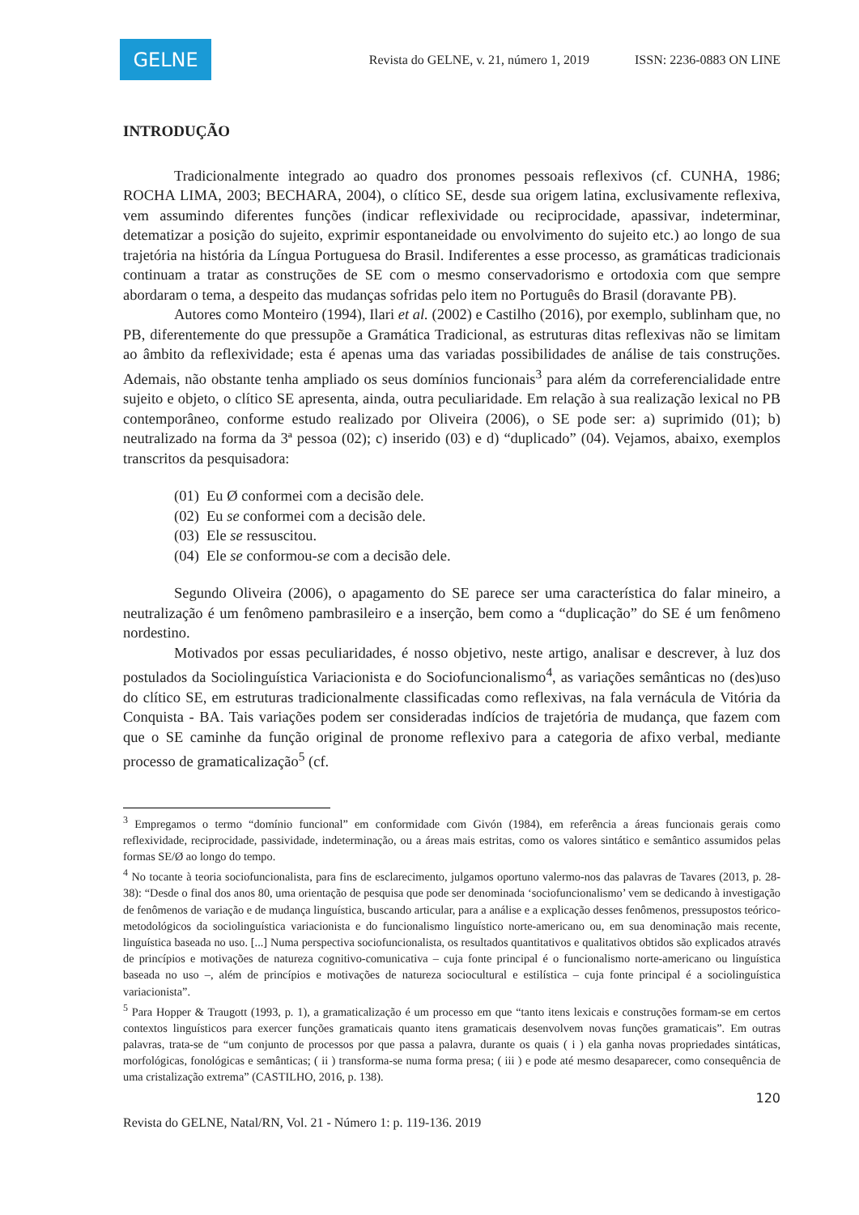GELNE
Revista do GELNE, v. 21, número 1, 2019 ISSN: 2236-0883 ON LINE
INTRODUÇÃO
Tradicionalmente integrado ao quadro dos pronomes pessoais reflexivos (cf. CUNHA, 1986; ROCHA LIMA, 2003; BECHARA, 2004), o clítico SE, desde sua origem latina, exclusivamente reflexiva, vem assumindo diferentes funções (indicar reflexividade ou reciprocidade, apassivar, indeterminar, detematizar a posição do sujeito, exprimir espontaneidade ou envolvimento do sujeito etc.) ao longo de sua trajetória na história da Língua Portuguesa do Brasil. Indiferentes a esse processo, as gramáticas tradicionais continuam a tratar as construções de SE com o mesmo conservadorismo e ortodoxia com que sempre abordaram o tema, a despeito das mudanças sofridas pelo item no Português do Brasil (doravante PB).
Autores como Monteiro (1994), Ilari et al. (2002) e Castilho (2016), por exemplo, sublinham que, no PB, diferentemente do que pressupõe a Gramática Tradicional, as estruturas ditas reflexivas não se limitam ao âmbito da reflexividade; esta é apenas uma das variadas possibilidades de análise de tais construções. Ademais, não obstante tenha ampliado os seus domínios funcionais<sup>3</sup> para além da correferencialidade entre sujeito e objeto, o clítico SE apresenta, ainda, outra peculiaridade. Em relação à sua realização lexical no PB contemporâneo, conforme estudo realizado por Oliveira (2006), o SE pode ser: a) suprimido (01); b) neutralizado na forma da 3ª pessoa (02); c) inserido (03) e d) “duplicado” (04). Vejamos, abaixo, exemplos transcritos da pesquisadora:
(01) Eu Ø conformei com a decisão dele.
(02) Eu se conformei com a decisão dele.
(03) Ele se ressuscitou.
(04) Ele se conformou-se com a decisão dele.
Segundo Oliveira (2006), o apagamento do SE parece ser uma característica do falar mineiro, a neutralização é um fenômeno pambrasileiro e a inserção, bem como a “duplicação” do SE é um fenômeno nordestino.
Motivados por essas peculiaridades, é nosso objetivo, neste artigo, analisar e descrever, à luz dos postulados da Sociolinguística Variacionista e do Sociofuncionalismo<sup>4</sup>, as variações semânticas no (des)uso do clítico SE, em estruturas tradicionalmente classificadas como reflexivas, na fala vernácula de Vitória da Conquista - BA. Tais variações podem ser consideradas indícios de trajetória de mudança, que fazem com que o SE caminhe da função original de pronome reflexivo para a categoria de afixo verbal, mediante processo de gramaticalização<sup>5</sup> (cf.
<sup>3</sup> Empregamos o termo “domínio funcional” em conformidade com Givón (1984), em referência a áreas funcionais gerais como reflexividade, reciprocidade, passividade, indeterminação, ou a áreas mais estritas, como os valores sintático e semântico assumidos pelas formas SE/Ø ao longo do tempo.
<sup>4</sup> No tocante à teoria sociofuncionalista, para fins de esclarecimento, julgamos oportuno valermo-nos das palavras de Tavares (2013, p. 28-38): “Desde o final dos anos 80, uma orientação de pesquisa que pode ser denominada ‘sociofuncionalismo’ vem se dedicando à investigação de fenômenos de variação e de mudança linguística, buscando articular, para a análise e a explicação desses fenômenos, pressupostos teórico-metodológicos da sociolinguística variacionista e do funcionalismo linguístico norte-americano ou, em sua denominação mais recente, linguística baseada no uso. [...] Numa perspectiva sociofuncionalista, os resultados quantitativos e qualitativos obtidos são explicados através de princípios e motivações de natureza cognitivo-comunicativa – cuja fonte principal é o funcionalismo norte-americano ou linguística baseada no uso –, além de princípios e motivações de natureza sociocultural e estilística – cuja fonte principal é a sociolinguística variacionista”.
<sup>5</sup> Para Hopper & Traugott (1993, p. 1), a gramaticalização é um processo em que “tanto itens lexicais e construções formam-se em certos contextos linguísticos para exercer funções gramaticais quanto itens gramaticais desenvolvem novas funções gramaticais”. Em outras palavras, trata-se de “um conjunto de processos por que passa a palavra, durante os quais ( i ) ela ganha novas propriedades sintáticas, morfológicas, fonológicas e semânticas; ( ii ) transforma-se numa forma presa; ( iii ) e pode até mesmo desaparecer, como consequência de uma cristalização extrema” (CASTILHO, 2016, p. 138).
120
Revista do GELNE, Natal/RN, Vol. 21 - Número 1: p. 119-136. 2019